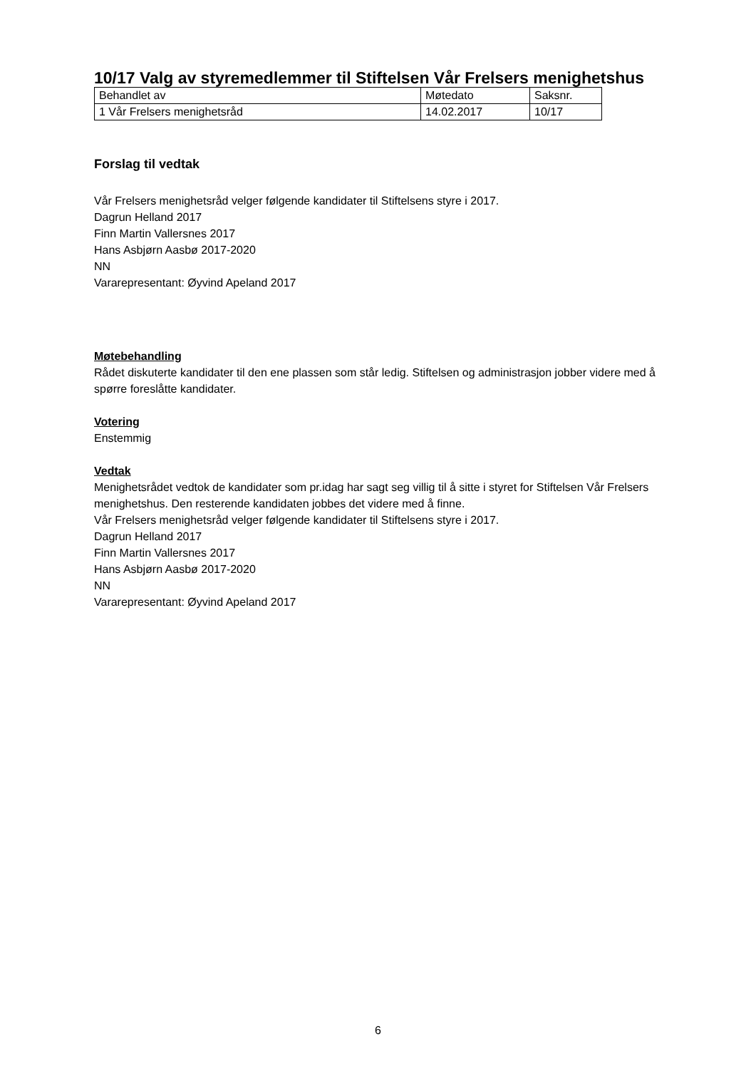10/17 Valg av styremedlemmer til Stiftelsen Vår Frelsers menighetshus
| Behandlet av | Møtedato | Saksnr. |
| 1 Vår Frelsers menighetsråd | 14.02.2017 | 10/17 |
Forslag til vedtak
Vår Frelsers menighetsråd velger følgende kandidater til Stiftelsens styre i 2017.
Dagrun Helland 2017
Finn Martin Vallersnes 2017
Hans Asbjørn Aasbø 2017-2020
NN
Vararepresentant: Øyvind Apeland 2017
Møtebehandling
Rådet diskuterte kandidater til den ene plassen som står ledig. Stiftelsen og administrasjon jobber videre med å spørre foreslåtte kandidater.
Votering
Enstemmig
Vedtak
Menighetsrådet vedtok de kandidater som pr.idag har sagt seg villig til å sitte i styret for Stiftelsen Vår Frelsers menighetshus. Den resterende kandidaten jobbes det videre med å finne.
Vår Frelsers menighetsråd velger følgende kandidater til Stiftelsens styre i 2017.
Dagrun Helland 2017
Finn Martin Vallersnes 2017
Hans Asbjørn Aasbø 2017-2020
NN
Vararepresentant: Øyvind Apeland 2017
6